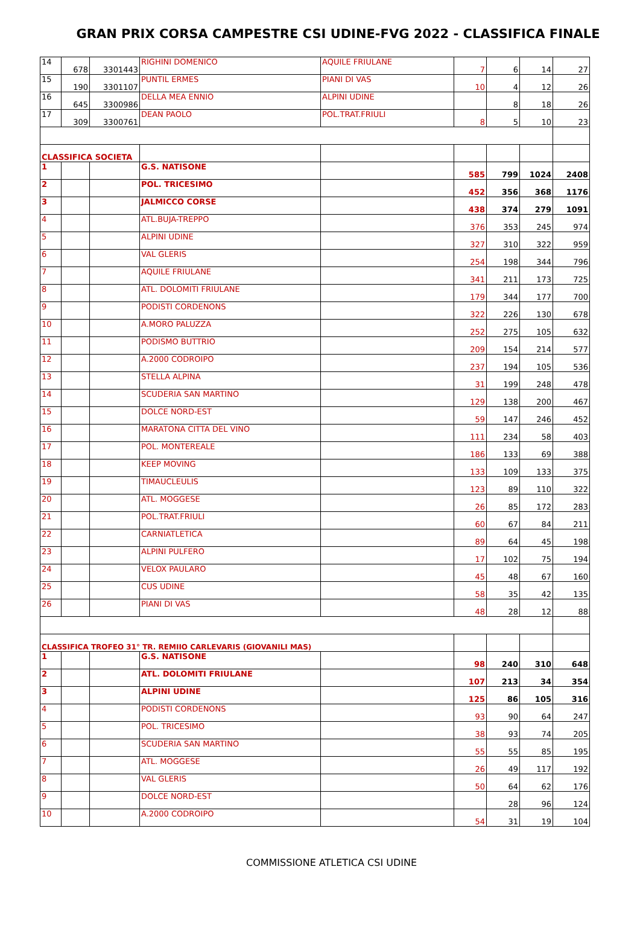GRAN PRIX CORSA CAMPESTRE CSI UDINE-FVG 2022 - CLASSIFICA FINALE
| 14 | 678 | 3301443 | RIGHINI DOMENICO | AQUILE FRIULANE | 7 | 6 | 14 | 27 |
| 15 | 190 | 3301107 | PUNTIL ERMES | PIANI DI VAS | 10 | 4 | 12 | 26 |
| 16 | 645 | 3300986 | DELLA MEA ENNIO | ALPINI UDINE | | 8 | 18 | 26 |
| 17 | 309 | 3300761 | DEAN PAOLO | POL.TRAT.FRIULI | 8 | 5 | 10 | 23 |
| CLASSIFICA SOCIETA | | | | | | | | |
| 1 | | | G.S. NATISONE | | 585 | 799 | 1024 | 2408 |
| 2 | | | POL. TRICESIMO | | 452 | 356 | 368 | 1176 |
| 3 | | | JALMICCO CORSE | | 438 | 374 | 279 | 1091 |
| 4 | | | ATL.BUJA-TREPPO | | 376 | 353 | 245 | 974 |
| 5 | | | ALPINI UDINE | | 327 | 310 | 322 | 959 |
| 6 | | | VAL GLERIS | | 254 | 198 | 344 | 796 |
| 7 | | | AQUILE FRIULANE | | 341 | 211 | 173 | 725 |
| 8 | | | ATL. DOLOMITI FRIULANE | | 179 | 344 | 177 | 700 |
| 9 | | | PODISTI CORDENONS | | 322 | 226 | 130 | 678 |
| 10 | | | A.MORO PALUZZA | | 252 | 275 | 105 | 632 |
| 11 | | | PODISMO BUTTRIO | | 209 | 154 | 214 | 577 |
| 12 | | | A.2000 CODROIPO | | 237 | 194 | 105 | 536 |
| 13 | | | STELLA ALPINA | | 31 | 199 | 248 | 478 |
| 14 | | | SCUDERIA SAN MARTINO | | 129 | 138 | 200 | 467 |
| 15 | | | DOLCE NORD-EST | | 59 | 147 | 246 | 452 |
| 16 | | | MARATONA CITTA DEL VINO | | 111 | 234 | 58 | 403 |
| 17 | | | POL. MONTEREALE | | 186 | 133 | 69 | 388 |
| 18 | | | KEEP MOVING | | 133 | 109 | 133 | 375 |
| 19 | | | TIMAUCLEULIS | | 123 | 89 | 110 | 322 |
| 20 | | | ATL. MOGGESE | | 26 | 85 | 172 | 283 |
| 21 | | | POL.TRAT.FRIULI | | 60 | 67 | 84 | 211 |
| 22 | | | CARNIATLETICA | | 89 | 64 | 45 | 198 |
| 23 | | | ALPINI PULFERO | | 17 | 102 | 75 | 194 |
| 24 | | | VELOX PAULARO | | 45 | 48 | 67 | 160 |
| 25 | | | CUS UDINE | | 58 | 35 | 42 | 135 |
| 26 | | | PIANI DI VAS | | 48 | 28 | 12 | 88 |
| CLASSIFICA TROFEO 31° TR. REMIIO CARLEVARIS (GIOVANILI MAS) | | | | | | | | |
| 1 | | | G.S. NATISONE | | 98 | 240 | 310 | 648 |
| 2 | | | ATL. DOLOMITI FRIULANE | | 107 | 213 | 34 | 354 |
| 3 | | | ALPINI UDINE | | 125 | 86 | 105 | 316 |
| 4 | | | PODISTI CORDENONS | | 93 | 90 | 64 | 247 |
| 5 | | | POL. TRICESIMO | | 38 | 93 | 74 | 205 |
| 6 | | | SCUDERIA SAN MARTINO | | 55 | 55 | 85 | 195 |
| 7 | | | ATL. MOGGESE | | 26 | 49 | 117 | 192 |
| 8 | | | VAL GLERIS | | 50 | 64 | 62 | 176 |
| 9 | | | DOLCE NORD-EST | | | 28 | 96 | 124 |
| 10 | | | A.2000 CODROIPO | | 54 | 31 | 19 | 104 |
COMMISSIONE ATLETICA CSI UDINE